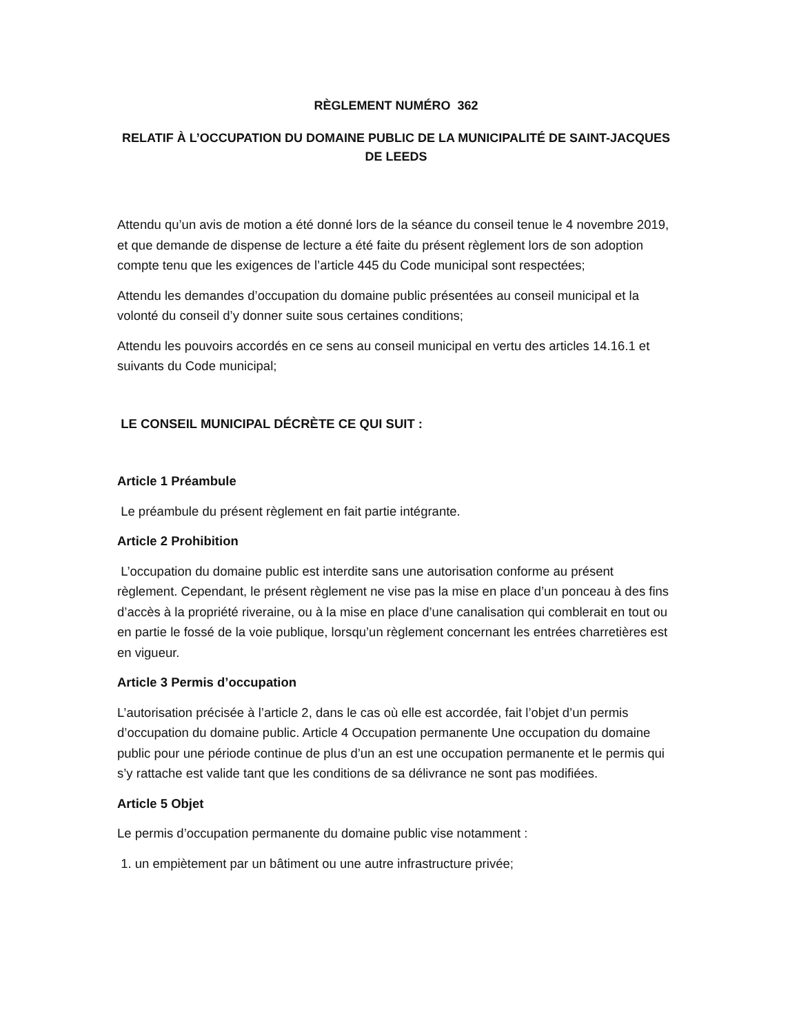RÈGLEMENT NUMÉRO 362
RELATIF À L’OCCUPATION DU DOMAINE PUBLIC DE LA MUNICIPALITÉ DE SAINT-JACQUES DE LEEDS
Attendu qu’un avis de motion a été donné lors de la séance du conseil tenue le 4 novembre 2019, et que demande de dispense de lecture a été faite du présent règlement lors de son adoption compte tenu que les exigences de l’article 445 du Code municipal sont respectées;
Attendu les demandes d’occupation du domaine public présentées au conseil municipal et la volonté du conseil d’y donner suite sous certaines conditions;
Attendu les pouvoirs accordés en ce sens au conseil municipal en vertu des articles 14.16.1 et suivants du Code municipal;
LE CONSEIL MUNICIPAL DÉCRÈTE CE QUI SUIT :
Article 1 Préambule
Le préambule du présent règlement en fait partie intégrante.
Article 2 Prohibition
L’occupation du domaine public est interdite sans une autorisation conforme au présent règlement. Cependant, le présent règlement ne vise pas la mise en place d’un ponceau à des fins d’accès à la propriété riveraine, ou à la mise en place d’une canalisation qui comblerait en tout ou en partie le fossé de la voie publique, lorsqu’un règlement concernant les entrées charretières est en vigueur.
Article 3 Permis d’occupation
L’autorisation précisée à l’article 2, dans le cas où elle est accordée, fait l’objet d’un permis d’occupation du domaine public. Article 4 Occupation permanente Une occupation du domaine public pour une période continue de plus d’un an est une occupation permanente et le permis qui s’y rattache est valide tant que les conditions de sa délivrance ne sont pas modifiées.
Article 5 Objet
Le permis d’occupation permanente du domaine public vise notamment :
1. un empiètement par un bâtiment ou une autre infrastructure privée;